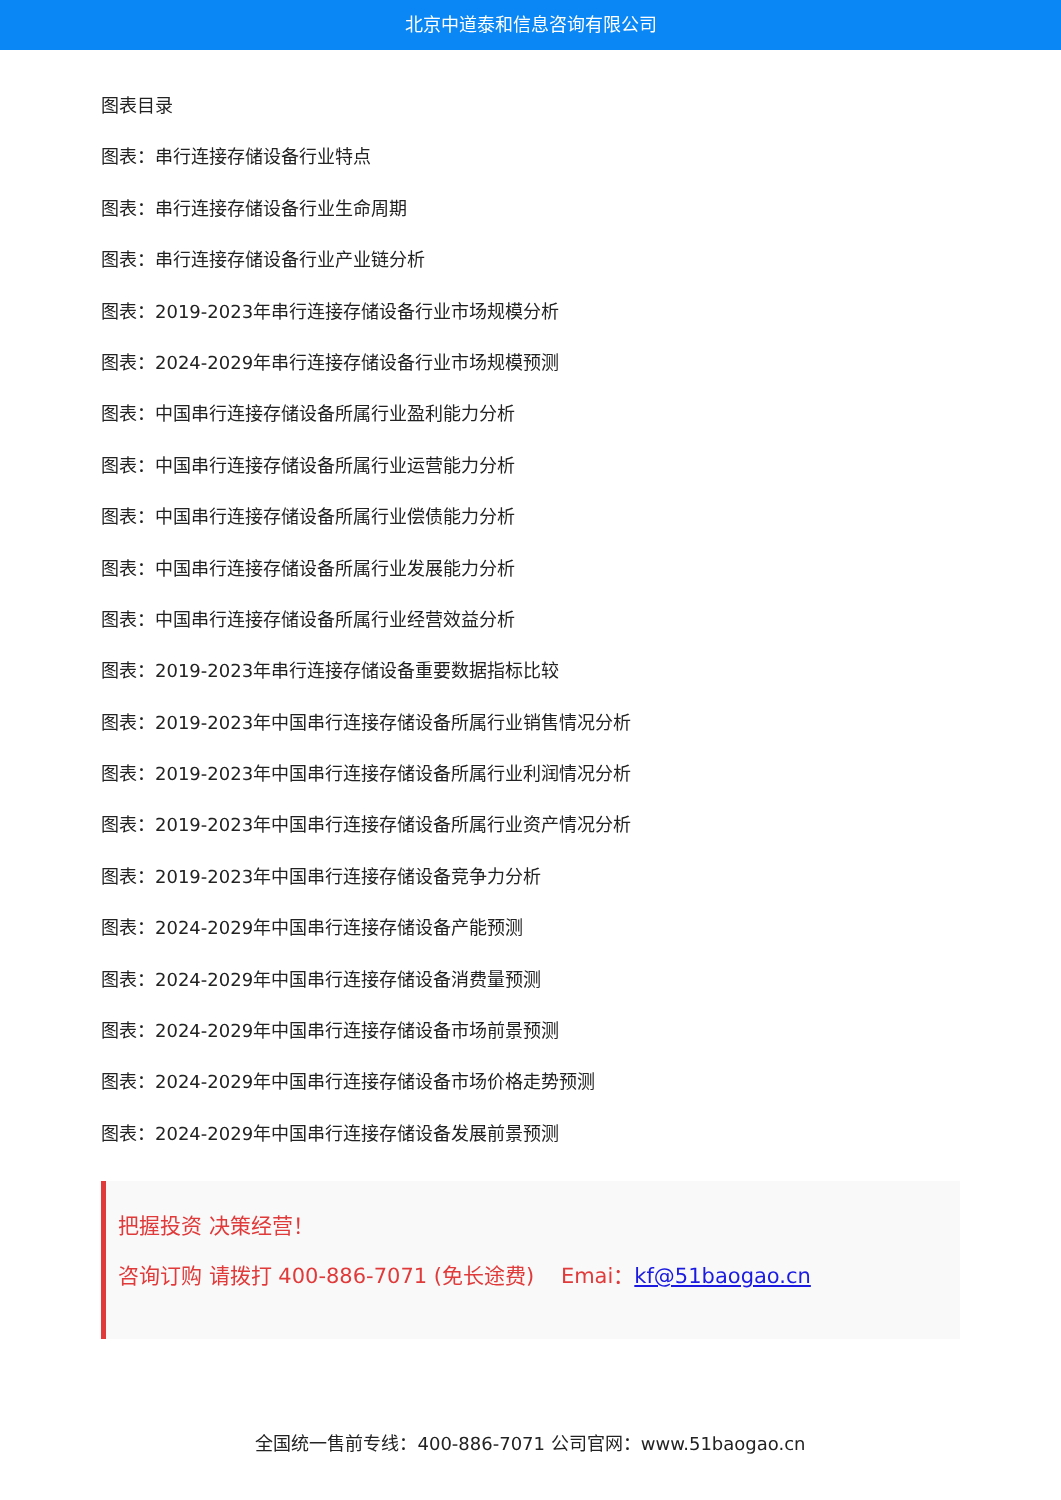北京中道泰和信息咨询有限公司
图表目录
图表：串行连接存储设备行业特点
图表：串行连接存储设备行业生命周期
图表：串行连接存储设备行业产业链分析
图表：2019-2023年串行连接存储设备行业市场规模分析
图表：2024-2029年串行连接存储设备行业市场规模预测
图表：中国串行连接存储设备所属行业盈利能力分析
图表：中国串行连接存储设备所属行业运营能力分析
图表：中国串行连接存储设备所属行业偿债能力分析
图表：中国串行连接存储设备所属行业发展能力分析
图表：中国串行连接存储设备所属行业经营效益分析
图表：2019-2023年串行连接存储设备重要数据指标比较
图表：2019-2023年中国串行连接存储设备所属行业销售情况分析
图表：2019-2023年中国串行连接存储设备所属行业利润情况分析
图表：2019-2023年中国串行连接存储设备所属行业资产情况分析
图表：2019-2023年中国串行连接存储设备竞争力分析
图表：2024-2029年中国串行连接存储设备产能预测
图表：2024-2029年中国串行连接存储设备消费量预测
图表：2024-2029年中国串行连接存储设备市场前景预测
图表：2024-2029年中国串行连接存储设备市场价格走势预测
图表：2024-2029年中国串行连接存储设备发展前景预测
把握投资 决策经营！
咨询订购 请拨打 400-886-7071 (免长途费) Emai：kf@51baogao.cn
全国统一售前专线：400-886-7071 公司官网：www.51baogao.cn